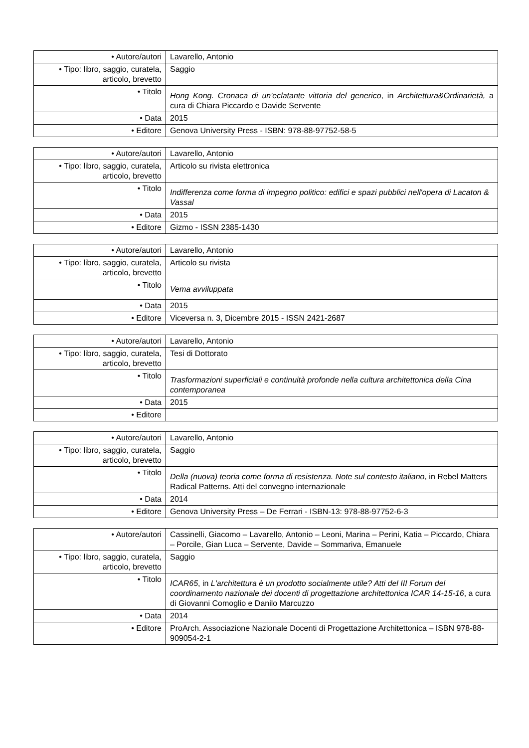| • Autore/autori | Lavarello, Antonio |
| • Tipo: libro, saggio, curatela, articolo, brevetto | Saggio |
| • Titolo | Hong Kong. Cronaca di un'eclatante vittoria del generico , in Architettura&Ordinarietà, a cura di Chiara Piccardo e Davide Servente |
| • Data | 2015 |
| • Editore | Genova University Press - ISBN: 978-88-97752-58-5 |
| • Autore/autori | Lavarello, Antonio |
| • Tipo: libro, saggio, curatela, articolo, brevetto | Articolo su rivista elettronica |
| • Titolo | Indifferenza come forma di impegno politico: edifici e spazi pubblici nell'opera di Lacaton & Vassal |
| • Data | 2015 |
| • Editore | Gizmo - ISSN 2385-1430 |
| • Autore/autori | Lavarello, Antonio |
| • Tipo: libro, saggio, curatela, articolo, brevetto | Articolo su rivista |
| • Titolo | Vema avviluppata |
| • Data | 2015 |
| • Editore | Viceversa n. 3, Dicembre 2015 - ISSN 2421-2687 |
| • Autore/autori | Lavarello, Antonio |
| • Tipo: libro, saggio, curatela, articolo, brevetto | Tesi di Dottorato |
| • Titolo | Trasformazioni superficiali e continuità profonde nella cultura architettonica della Cina contemporanea |
| • Data | 2015 |
| • Editore | |
| • Autore/autori | Lavarello, Antonio |
| • Tipo: libro, saggio, curatela, articolo, brevetto | Saggio |
| • Titolo | Della (nuova) teoria come forma di resistenza. Note sul contesto italiano , in Rebel Matters Radical Patterns. Atti del convegno internazionale |
| • Data | 2014 |
| • Editore | Genova University Press – De Ferrari - ISBN-13: 978-88-97752-6-3 |
| • Autore/autori | Cassinelli, Giacomo – Lavarello, Antonio – Leoni, Marina – Perini, Katia – Piccardo, Chiara – Porcile, Gian Luca – Servente, Davide – Sommariva, Emanuele |
| • Tipo: libro, saggio, curatela, articolo, brevetto | Saggio |
| • Titolo | ICAR65 , in L'architettura è un prodotto socialmente utile? Atti del III Forum del coordinamento nazionale dei docenti di progettazione architettonica ICAR 14-15-16 , a cura di Giovanni Comoglio e Danilo Marcuzzo |
| • Data | 2014 |
| • Editore | ProArch. Associazione Nazionale Docenti di Progettazione Architettonica – ISBN 978-88-909054-2-1 |